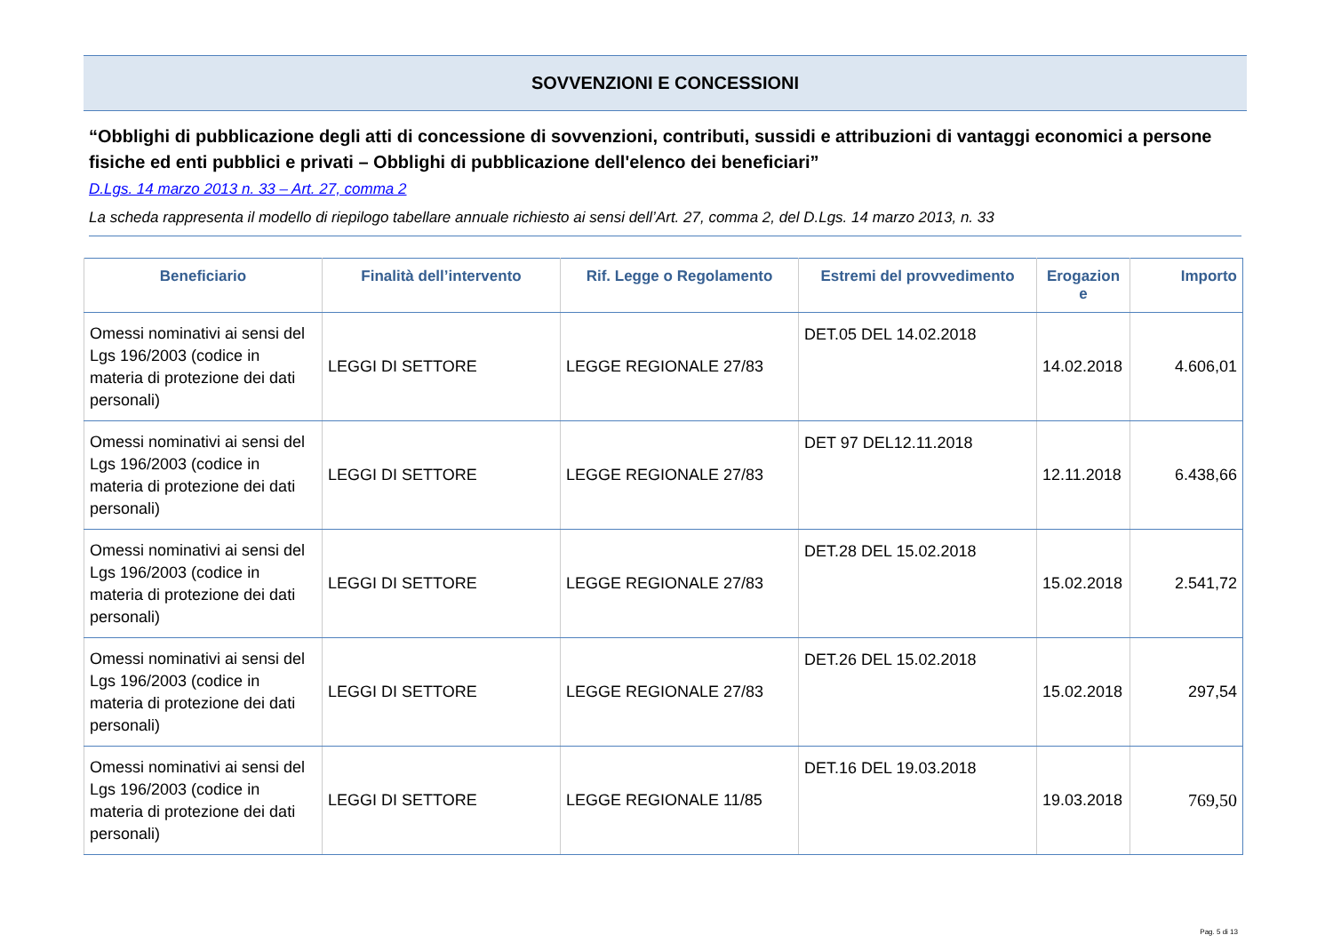SOVVENZIONI E CONCESSIONI
“Obblighi di pubblicazione degli atti di concessione di sovvenzioni, contributi, sussidi e attribuzioni di vantaggi economici a persone fisiche ed enti pubblici e privati – Obblighi di pubblicazione dell'elenco dei beneficiari”
D.Lgs. 14 marzo 2013 n. 33 – Art. 27, comma 2
La scheda rappresenta il modello di riepilogo tabellare annuale richiesto ai sensi dell’Art. 27, comma 2, del D.Lgs. 14 marzo 2013, n. 33
| Beneficiario | Finalità dell’intervento | Rif. Legge o Regolamento | Estremi del provvedimento | Erogazion e | Importo |
| --- | --- | --- | --- | --- | --- |
| Omessi nominativi ai sensi del Lgs 196/2003 (codice in materia di protezione dei dati personali) | LEGGI DI SETTORE | LEGGE REGIONALE 27/83 | DET.05 DEL 14.02.2018 | 14.02.2018 | 4.606,01 |
| Omessi nominativi ai sensi del Lgs 196/2003 (codice in materia di protezione dei dati personali) | LEGGI DI SETTORE | LEGGE REGIONALE 27/83 | DET 97 DEL12.11.2018 | 12.11.2018 | 6.438,66 |
| Omessi nominativi ai sensi del Lgs 196/2003 (codice in materia di protezione dei dati personali) | LEGGI DI SETTORE | LEGGE REGIONALE 27/83 | DET.28 DEL 15.02.2018 | 15.02.2018 | 2.541,72 |
| Omessi nominativi ai sensi del Lgs 196/2003 (codice in materia di protezione dei dati personali) | LEGGI DI SETTORE | LEGGE REGIONALE 27/83 | DET.26 DEL 15.02.2018 | 15.02.2018 | 297,54 |
| Omessi nominativi ai sensi del Lgs 196/2003 (codice in materia di protezione dei dati personali) | LEGGI DI SETTORE | LEGGE REGIONALE 11/85 | DET.16 DEL 19.03.2018 | 19.03.2018 | 769,50 |
Pag. 5 di 13